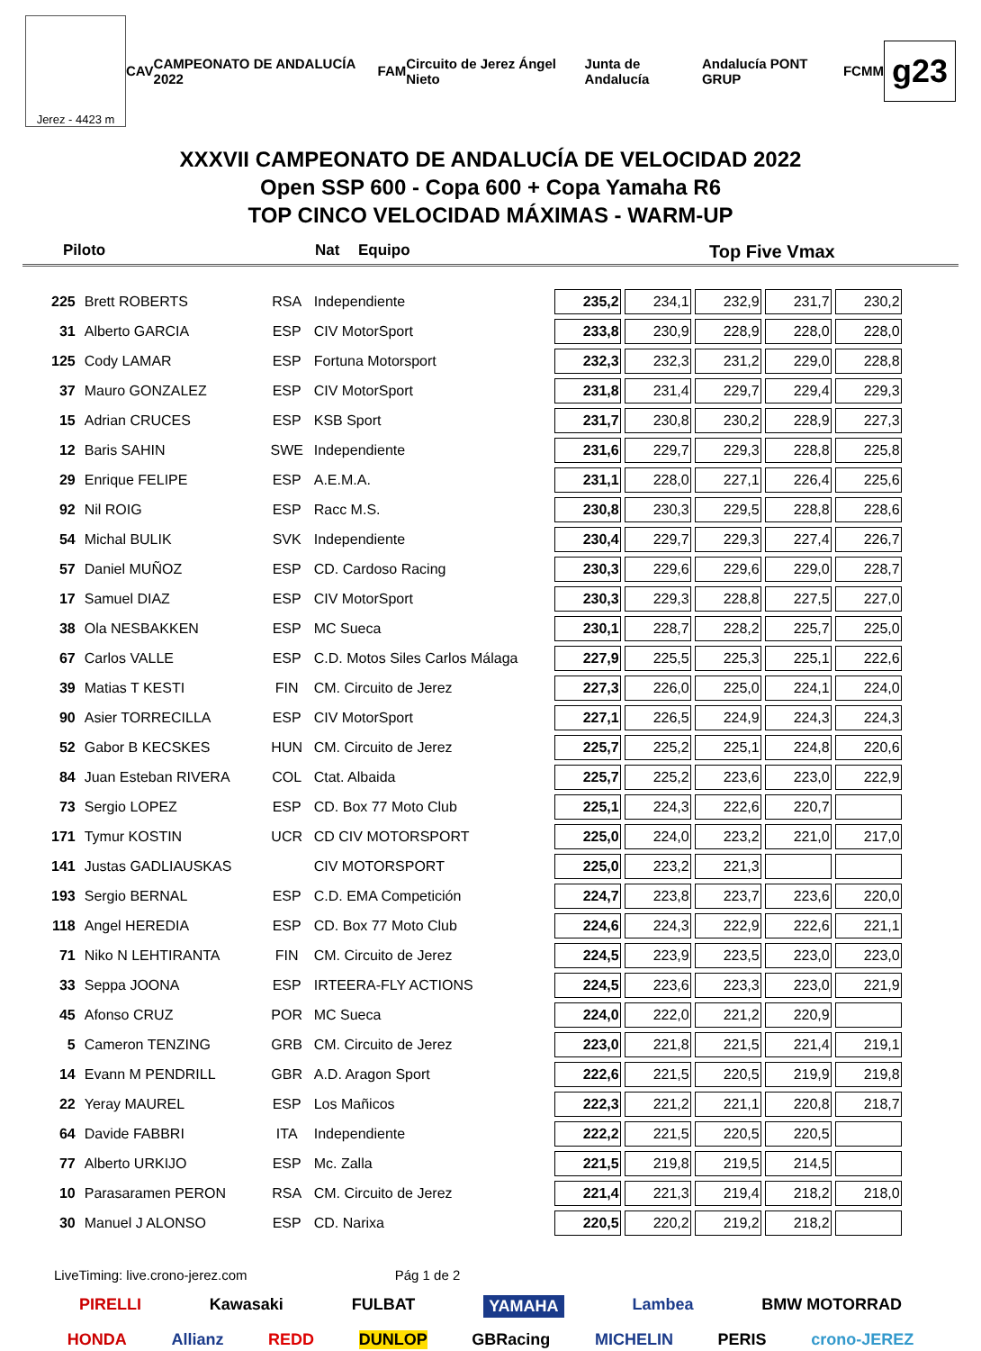Jerez - 4423 m
CAV CAMPEONATO DE ANDALUCÍA 2022 FAM Circuito de Jerez Ángel Nieto Junta de Andalucía Andalucía PONT GRUP FCMM
g23
XXXVII CAMPEONATO DE ANDALUCÍA DE VELOCIDAD 2022
Open SSP 600 - Copa 600 + Copa Yamaha R6
TOP CINCO VELOCIDAD MÁXIMAS - WARM-UP
Piloto Nat Equipo Top Five Vmax
| 225 | Brett ROBERTS | RSA | Independiente | 235,2 | 234,1 | 232,9 | 231,7 | 230,2 |
| 31 | Alberto GARCIA | ESP | CIV MotorSport | 233,8 | 230,9 | 228,9 | 228,0 | 228,0 |
| 125 | Cody LAMAR | ESP | Fortuna Motorsport | 232,3 | 232,3 | 231,2 | 229,0 | 228,8 |
| 37 | Mauro GONZALEZ | ESP | CIV MotorSport | 231,8 | 231,4 | 229,7 | 229,4 | 229,3 |
| 15 | Adrian CRUCES | ESP | KSB Sport | 231,7 | 230,8 | 230,2 | 228,9 | 227,3 |
| 12 | Baris SAHIN | SWE | Independiente | 231,6 | 229,7 | 229,3 | 228,8 | 225,8 |
| 29 | Enrique FELIPE | ESP | A.E.M.A. | 231,1 | 228,0 | 227,1 | 226,4 | 225,6 |
| 92 | Nil ROIG | ESP | Racc M.S. | 230,8 | 230,3 | 229,5 | 228,8 | 228,6 |
| 54 | Michal BULIK | SVK | Independiente | 230,4 | 229,7 | 229,3 | 227,4 | 226,7 |
| 57 | Daniel MUÑOZ | ESP | CD. Cardoso Racing | 230,3 | 229,6 | 229,6 | 229,0 | 228,7 |
| 17 | Samuel DIAZ | ESP | CIV MotorSport | 230,3 | 229,3 | 228,8 | 227,5 | 227,0 |
| 38 | Ola NESBAKKEN | ESP | MC Sueca | 230,1 | 228,7 | 228,2 | 225,7 | 225,0 |
| 67 | Carlos VALLE | ESP | C.D. Motos Siles Carlos Málaga | 227,9 | 225,5 | 225,3 | 225,1 | 222,6 |
| 39 | Matias T KESTI | FIN | CM. Circuito de Jerez | 227,3 | 226,0 | 225,0 | 224,1 | 224,0 |
| 90 | Asier TORRECILLA | ESP | CIV MotorSport | 227,1 | 226,5 | 224,9 | 224,3 | 224,3 |
| 52 | Gabor B KECSKES | HUN | CM. Circuito de Jerez | 225,7 | 225,2 | 225,1 | 224,8 | 220,6 |
| 84 | Juan Esteban RIVERA | COL | Ctat. Albaida | 225,7 | 225,2 | 223,6 | 223,0 | 222,9 |
| 73 | Sergio LOPEZ | ESP | CD. Box 77 Moto Club | 225,1 | 224,3 | 222,6 | 220,7 | |
| 171 | Tymur KOSTIN | UCR | CD CIV MOTORSPORT | 225,0 | 224,0 | 223,2 | 221,0 | 217,0 |
| 141 | Justas GADLIAUSKAS | | CIV MOTORSPORT | 225,0 | 223,2 | 221,3 | | |
| 193 | Sergio BERNAL | ESP | C.D. EMA Competición | 224,7 | 223,8 | 223,7 | 223,6 | 220,0 |
| 118 | Angel HEREDIA | ESP | CD. Box 77 Moto Club | 224,6 | 224,3 | 222,9 | 222,6 | 221,1 |
| 71 | Niko N LEHTIRANTA | FIN | CM. Circuito de Jerez | 224,5 | 223,9 | 223,5 | 223,0 | 223,0 |
| 33 | Seppa JOONA | ESP | IRTEERA-FLY ACTIONS | 224,5 | 223,6 | 223,3 | 223,0 | 221,9 |
| 45 | Afonso CRUZ | POR | MC Sueca | 224,0 | 222,0 | 221,2 | 220,9 | |
| 5 | Cameron TENZING | GRB | CM. Circuito de Jerez | 223,0 | 221,8 | 221,5 | 221,4 | 219,1 |
| 14 | Evann M PENDRILL | GBR | A.D. Aragon Sport | 222,6 | 221,5 | 220,5 | 219,9 | 219,8 |
| 22 | Yeray MAUREL | ESP | Los Mañicos | 222,3 | 221,2 | 221,1 | 220,8 | 218,7 |
| 64 | Davide FABBRI | ITA | Independiente | 222,2 | 221,5 | 220,5 | 220,5 | |
| 77 | Alberto URKIJO | ESP | Mc. Zalla | 221,5 | 219,8 | 219,5 | 214,5 | |
| 10 | Parasaramen PERON | RSA | CM. Circuito de Jerez | 221,4 | 221,3 | 219,4 | 218,2 | 218,0 |
| 30 | Manuel J ALONSO | ESP | CD. Narixa | 220,5 | 220,2 | 219,2 | 218,2 | |
LiveTiming: live.crono-jerez.com Pág 1 de 2
PIRELLI Kawasaki FULBAT YAMAHA Lambea BMW MOTORRAD
HONDA Allianz REDD DUNLOP GBRacing MICHELIN PERIS crono-JEREZ